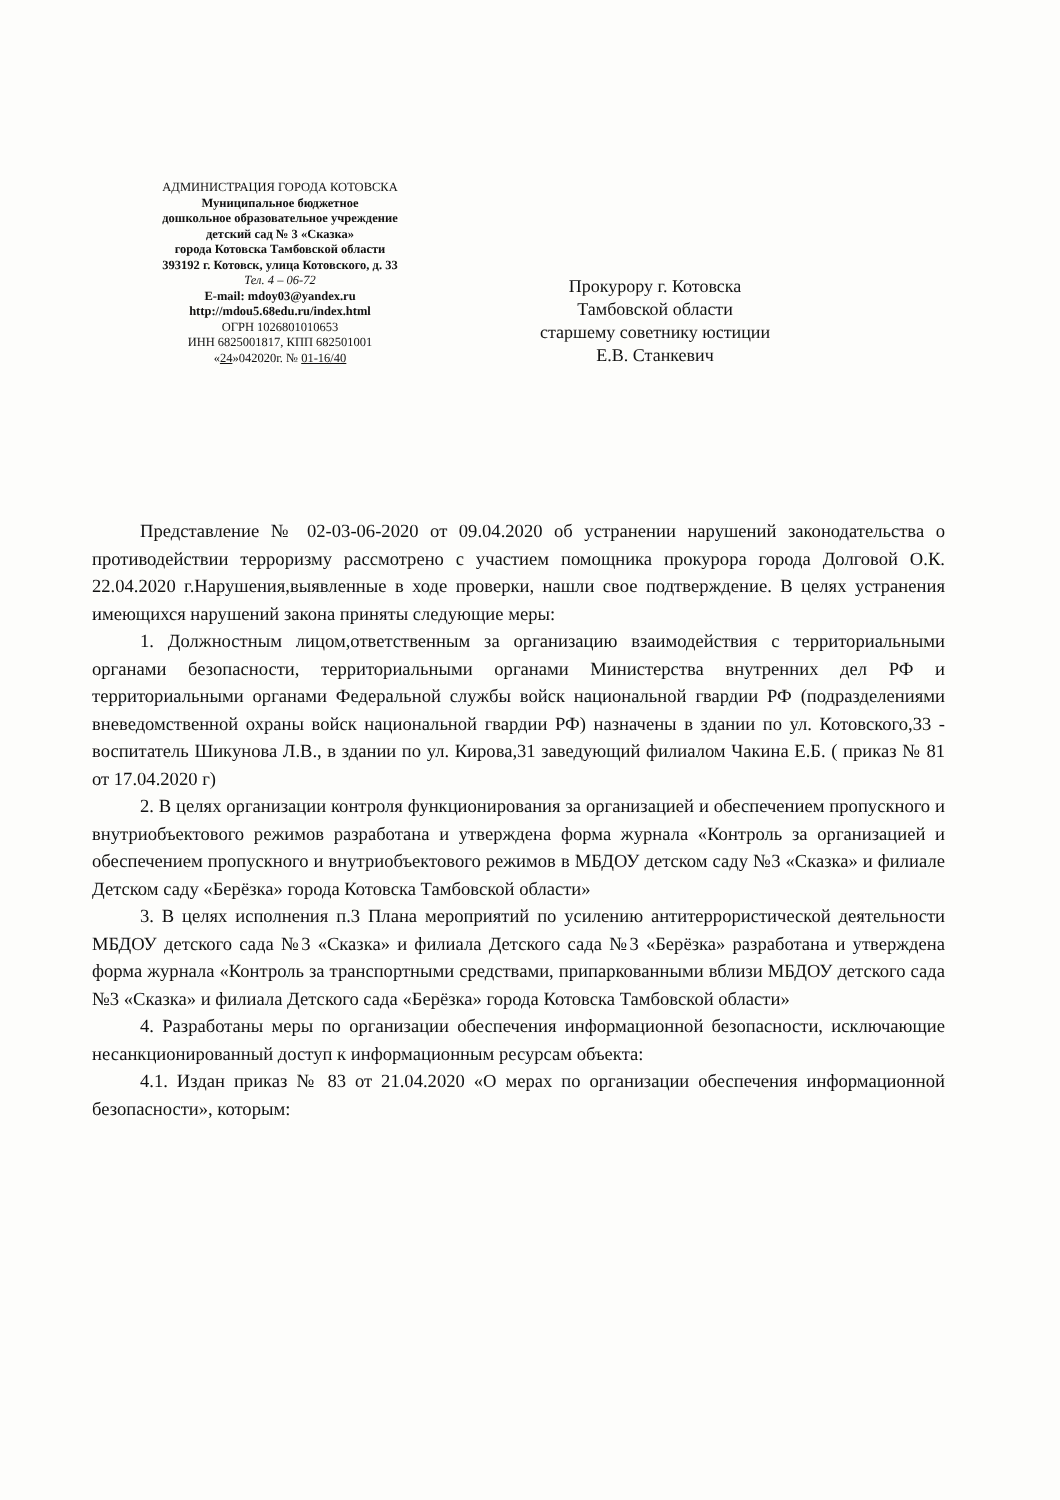АДМИНИСТРАЦИЯ ГОРОДА КОТОВСКА
Муниципальное бюджетное
дошкольное образовательное учреждение
детский сад № 3 «Сказка»
города Котовска Тамбовской области
393192 г. Котовск, улица Котовского, д. 33
Тел. 4 – 06-72
E-mail: mdoy03@yandex.ru
http://mdou5.68edu.ru/index.html
ОГРН 1026801010653
ИНН 6825001817, КПП 682501001
«24»042020г. № 01-16/40
Прокурору г. Котовска
Тамбовской области
старшему советнику юстиции
Е.В. Станкевич
Представление № 02-03-06-2020 от 09.04.2020 об устранении нарушений законодательства о противодействии терроризму рассмотрено с участием помощника прокурора города Долговой О.К. 22.04.2020 г.Нарушения,выявленные в ходе проверки, нашли свое подтверждение. В целях устранения имеющихся нарушений закона приняты следующие меры:
1. Должностным лицом,ответственным за организацию взаимодействия с территориальными органами безопасности, территориальными органами Министерства внутренних дел РФ и территориальными органами Федеральной службы войск национальной гвардии РФ (подразделениями вневедомственной охраны войск национальной гвардии РФ) назначены в здании по ул. Котовского,33 - воспитатель Шикунова Л.В., в здании по ул. Кирова,31 заведующий филиалом Чакина Е.Б. ( приказ № 81 от 17.04.2020 г)
2. В целях организации контроля функционирования за организацией и обеспечением пропускного и внутриобъектового режимов разработана и утверждена форма журнала «Контроль за организацией и обеспечением пропускного и внутриобъектового режимов в МБДОУ детском саду №3 «Сказка» и филиале Детском саду «Берёзка» города Котовска Тамбовской области»
3. В целях исполнения п.3 Плана мероприятий по усилению антитеррористической деятельности МБДОУ детского сада №3 «Сказка» и филиала Детского сада №3 «Берёзка» разработана и утверждена форма журнала «Контроль за транспортными средствами, припаркованными вблизи МБДОУ детского сада №3 «Сказка» и филиала Детского сада «Берёзка» города Котовска Тамбовской области»
4. Разработаны меры по организации обеспечения информационной безопасности, исключающие несанкционированный доступ к информационным ресурсам объекта:
4.1. Издан приказ № 83 от 21.04.2020 «О мерах по организации обеспечения информационной безопасности», которым: